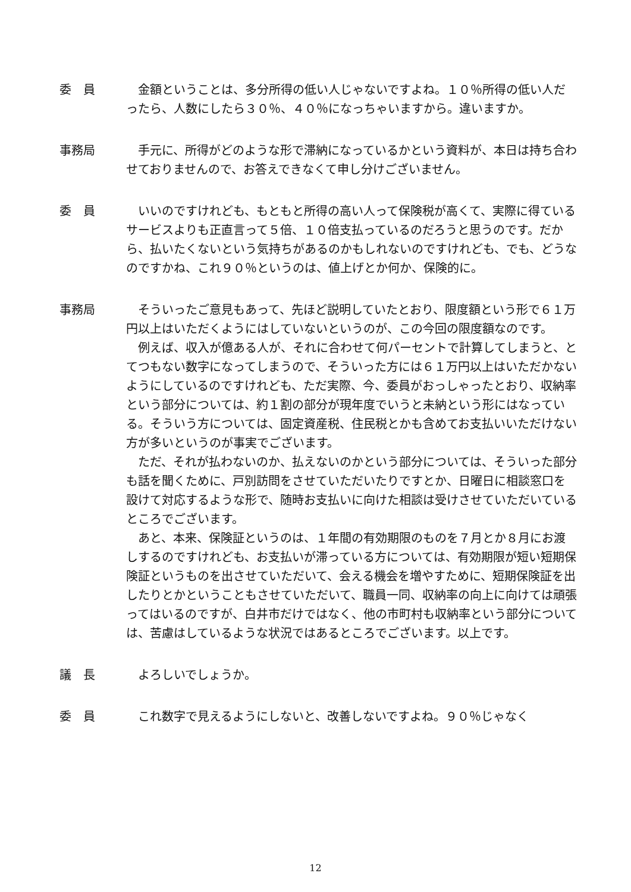委　員 金額ということは、多分所得の低い人じゃないですよね。１０％所得の低い人だったら、人数にしたら３０％、４０％になっちゃいますから。違いますか。
事務局 手元に、所得がどのような形で滞納になっているかという資料が、本日は持ち合わせておりませんので、お答えできなくて申し分けございません。
委　員 いいのですけれども、もともと所得の高い人って保険税が高くて、実際に得ているサービスよりも正直言って５倍、１０倍支払っているのだろうと思うのです。だから、払いたくないという気持ちがあるのかもしれないのですけれども、でも、どうなのですかね、これ９０％というのは、値上げとか何か、保険的に。
事務局 そういったご意見もあって、先ほど説明していたとおり、限度額という形で６１万円以上はいただくようにはしていないというのが、この今回の限度額なのです。
例えば、収入が億ある人が、それに合わせて何パーセントで計算してしまうと、とてつもない数字になってしまうので、そういった方には６１万円以上はいただかないようにしているのですけれども、ただ実際、今、委員がおっしゃったとおり、収納率という部分については、約１割の部分が現年度でいうと未納という形にはなっている。そういう方については、固定資産税、住民税とかも含めてお支払いいただけない方が多いというのが事実でございます。
ただ、それが払わないのか、払えないのかという部分については、そういった部分も話を聞くために、戸別訪問をさせていただいたりですとか、日曜日に相談窓口を設けて対応するような形で、随時お支払いに向けた相談は受けさせていただいているところでございます。
あと、本来、保険証というのは、１年間の有効期限のものを７月とか８月にお渡しするのですけれども、お支払いが滞っている方については、有効期限が短い短期保険証というものを出させていただいて、会える機会を増やすために、短期保険証を出したりとかということもさせていただいて、職員一同、収納率の向上に向けては頑張ってはいるのですが、白井市だけではなく、他の市町村も収納率という部分については、苦慮はしているような状況ではあるところでございます。以上です。
議　長 よろしいでしょうか。
委　員 これ数字で見えるようにしないと、改善しないですよね。９０％じゃなく
12